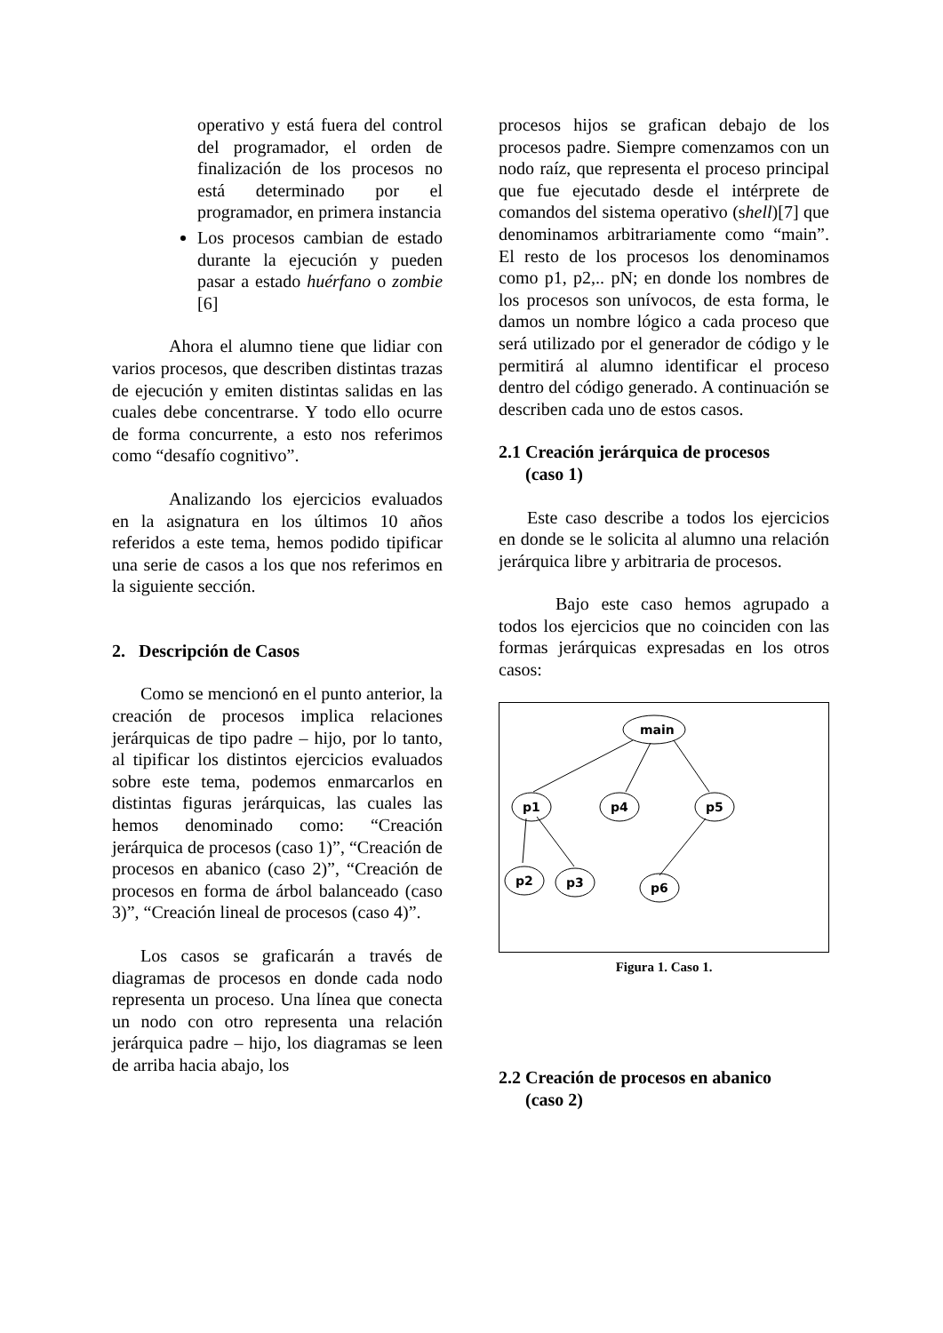operativo y está fuera del control del programador, el orden de finalización de los procesos no está determinado por el programador, en primera instancia
Los procesos cambian de estado durante la ejecución y pueden pasar a estado huérfano o zombie [6]
Ahora el alumno tiene que lidiar con varios procesos, que describen distintas trazas de ejecución y emiten distintas salidas en las cuales debe concentrarse. Y todo ello ocurre de forma concurrente, a esto nos referimos como “desafío cognitivo”.
Analizando los ejercicios evaluados en la asignatura en los últimos 10 años referidos a este tema, hemos podido tipificar una serie de casos a los que nos referimos en la siguiente sección.
2. Descripción de Casos
Como se mencionó en el punto anterior, la creación de procesos implica relaciones jerárquicas de tipo padre – hijo, por lo tanto, al tipificar los distintos ejercicios evaluados sobre este tema, podemos enmarcarlos en distintas figuras jerárquicas, las cuales las hemos denominado como: “Creación jerárquica de procesos (caso 1)”, “Creación de procesos en abanico (caso 2)”, “Creación de procesos en forma de árbol balanceado (caso 3)”, “Creación lineal de procesos (caso 4)”.
Los casos se graficarán a través de diagramas de procesos en donde cada nodo representa un proceso. Una línea que conecta un nodo con otro representa una relación jerárquica padre – hijo, los diagramas se leen de arriba hacia abajo, los
procesos hijos se grafican debajo de los procesos padre. Siempre comenzamos con un nodo raíz, que representa el proceso principal que fue ejecutado desde el intérprete de comandos del sistema operativo (shell)[7] que denominamos arbitrariamente como “main”. El resto de los procesos los denominamos como p1, p2,.. pN; en donde los nombres de los procesos son unívocos, de esta forma, le damos un nombre lógico a cada proceso que será utilizado por el generador de código y le permitirá al alumno identificar el proceso dentro del código generado. A continuación se describen cada uno de estos casos.
2.1 Creación jerárquica de procesos
(caso 1)
Este caso describe a todos los ejercicios en donde se le solicita al alumno una relación jerárquica libre y arbitraria de procesos.
Bajo este caso hemos agrupado a todos los ejercicios que no coinciden con las formas jerárquicas expresadas en los otros casos:
main
p1
p4
p5
p2
p3
p6
Figura 1. Caso 1.
2.2 Creación de procesos en abanico
(caso 2)